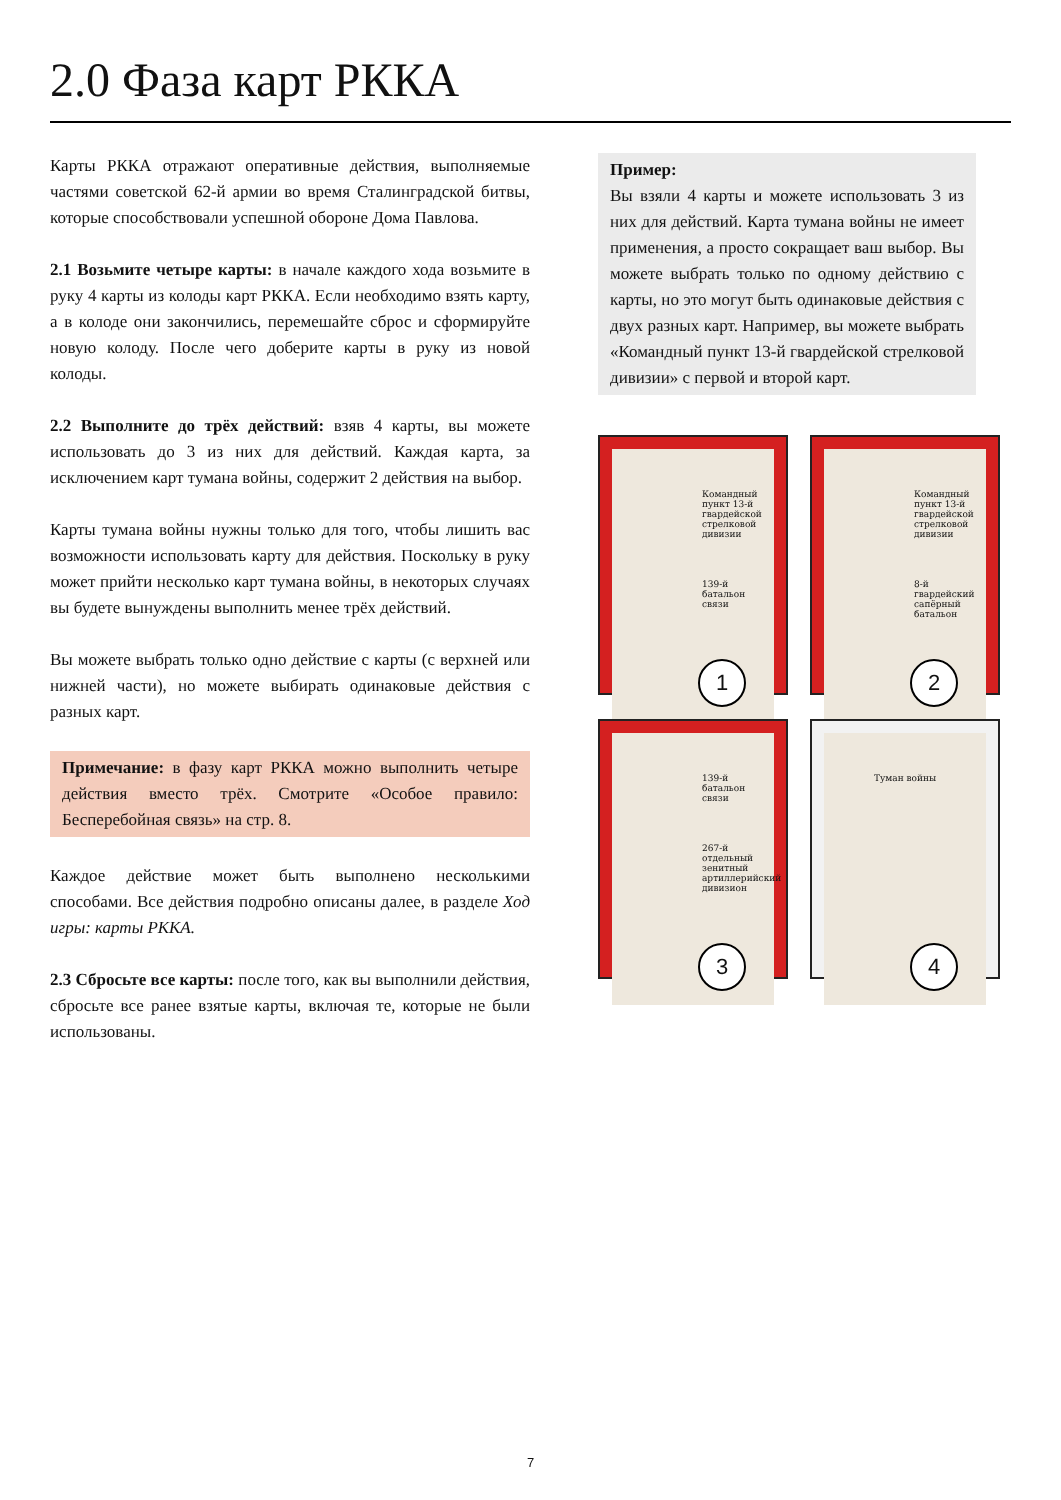2.0 Фаза карт РККА
Карты РККА отражают оперативные действия, выполняемые частями советской 62-й армии во время Сталинградской битвы, которые способствовали успешной обороне Дома Павлова.
2.1 Возьмите четыре карты: в начале каждого хода возьмите в руку 4 карты из колоды карт РККА. Если необходимо взять карту, а в колоде они закончились, перемешайте сброс и сформируйте новую колоду. После чего доберите карты в руку из новой колоды.
2.2 Выполните до трёх действий: взяв 4 карты, вы можете использовать до 3 из них для действий. Каждая карта, за исключением карт тумана войны, содержит 2 действия на выбор.
Карты тумана войны нужны только для того, чтобы лишить вас возможности использовать карту для действия. Поскольку в руку может прийти несколько карт тумана войны, в некоторых случаях вы будете вынуждены выполнить менее трёх действий.
Вы можете выбрать только одно действие с карты (с верхней или нижней части), но можете выбирать одинаковые действия с разных карт.
Примечание: в фазу карт РККА можно выполнить четыре действия вместо трёх. Смотрите «Особое правило: Бесперебойная связь» на стр. 8.
Каждое действие может быть выполнено несколькими способами. Все действия подробно описаны далее, в разделе Ход игры: карты РККА.
2.3 Сбросьте все карты: после того, как вы выполнили действия, сбросьте все ранее взятые карты, включая те, которые не были использованы.
Пример:
Вы взяли 4 карты и можете использовать 3 из них для действий. Карта тумана войны не имеет применения, а просто сокращает ваш выбор. Вы можете выбрать только по одному действию с карты, но это могут быть одинаковые действия с двух разных карт. Например, вы можете выбрать «Командный пункт 13-й гвардейской стрелковой дивизии» с первой и второй карт.
Командный пункт 13-й гвардейской стрелковой дивизии
139-й батальон связи
1
Командный пункт 13-й гвардейской стрелковой дивизии
8-й гвардейский сапёрный батальон
2
139-й батальон связи
267-й отдельный зенитный артиллерийский дивизион
3
Туман войны
4
7